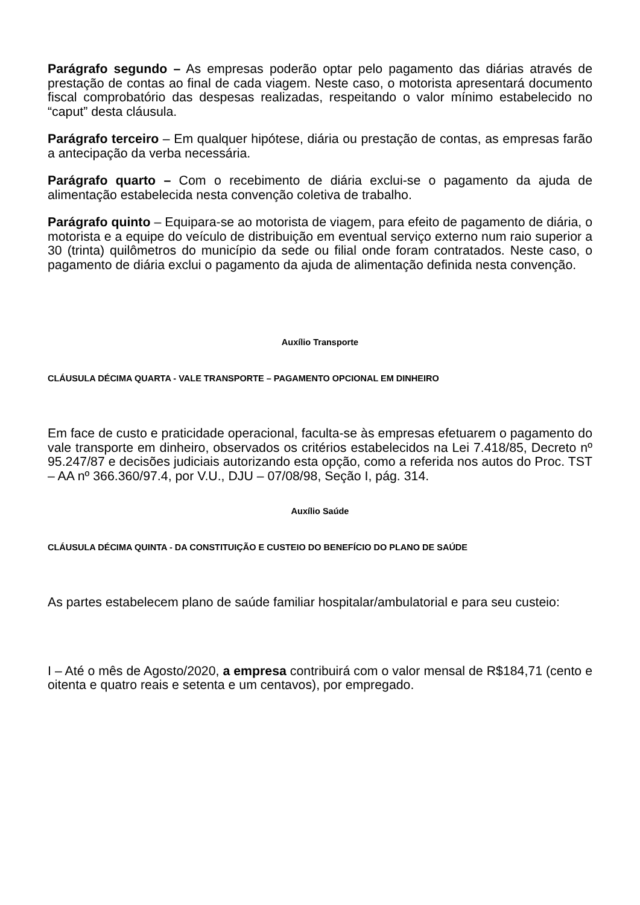Parágrafo segundo – As empresas poderão optar pelo pagamento das diárias através de prestação de contas ao final de cada viagem. Neste caso, o motorista apresentará documento fiscal comprobatório das despesas realizadas, respeitando o valor mínimo estabelecido no “caput” desta cláusula.
Parágrafo terceiro – Em qualquer hipótese, diária ou prestação de contas, as empresas farão a antecipação da verba necessária.
Parágrafo quarto – Com o recebimento de diária exclui-se o pagamento da ajuda de alimentação estabelecida nesta convenção coletiva de trabalho.
Parágrafo quinto – Equipara-se ao motorista de viagem, para efeito de pagamento de diária, o motorista e a equipe do veículo de distribuição em eventual serviço externo num raio superior a 30 (trinta) quilômetros do município da sede ou filial onde foram contratados. Neste caso, o pagamento de diária exclui o pagamento da ajuda de alimentação definida nesta convenção.
Auxílio Transporte
CLÁUSULA DÉCIMA QUARTA - VALE TRANSPORTE – PAGAMENTO OPCIONAL EM DINHEIRO
Em face de custo e praticidade operacional, faculta-se às empresas efetuarem o pagamento do vale transporte em dinheiro, observados os critérios estabelecidos na Lei 7.418/85, Decreto nº 95.247/87 e decisões judiciais autorizando esta opção, como a referida nos autos do Proc. TST – AA nº 366.360/97.4, por V.U., DJU – 07/08/98, Seção I, pág. 314.
Auxílio Saúde
CLÁUSULA DÉCIMA QUINTA - DA CONSTITUIÇÃO E CUSTEIO DO BENEFÍCIO DO PLANO DE SAÚDE
As partes estabelecem plano de saúde familiar hospitalar/ambulatorial e para seu custeio:
I – Até o mês de Agosto/2020, a empresa contribuirá com o valor mensal de R$184,71 (cento e oitenta e quatro reais e setenta e um centavos), por empregado.